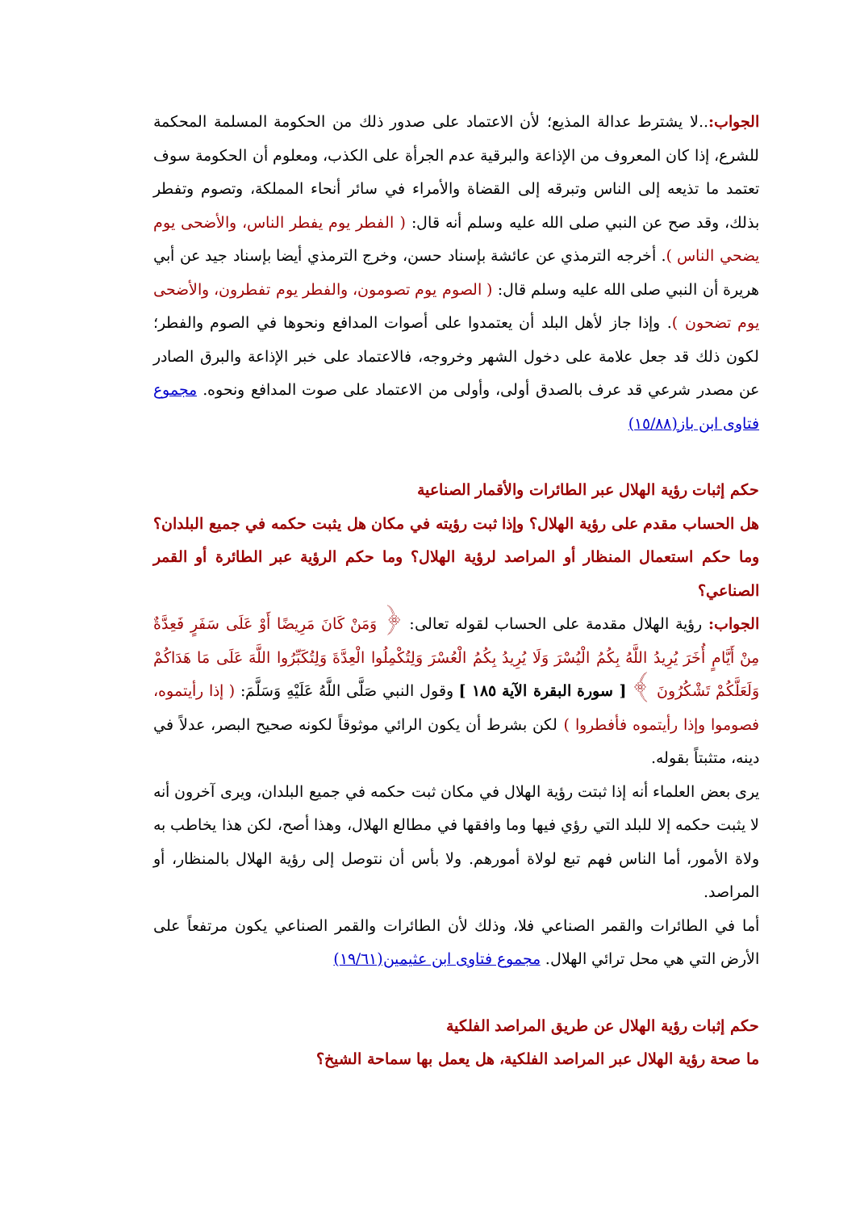الجواب:..لا يشترط عدالة المذيع؛ لأن الاعتماد على صدور ذلك من الحكومة المسلمة المحكمة للشرع، إذا كان المعروف من الإذاعة والبرقية عدم الجرأة على الكذب، ومعلوم أن الحكومة سوف تعتمد ما تذيعه إلى الناس وتبرقه إلى القضاة والأمراء في سائر أنحاء المملكة، وتصوم وتفطر بذلك، وقد صح عن النبي صلى الله عليه وسلم أنه قال: ( الفطر يوم يفطر الناس، والأضحى يوم يضحي الناس ). أخرجه الترمذي عن عائشة بإسناد حسن، وخرج الترمذي أيضا بإسناد جيد عن أبي هريرة أن النبي صلى الله عليه وسلم قال: ( الصوم يوم تصومون، والفطر يوم تفطرون، والأضحى يوم تضحون ). وإذا جاز لأهل البلد أن يعتمدوا على أصوات المدافع ونحوها في الصوم والفطر؛ لكون ذلك قد جعل علامة على دخول الشهر وخروجه، فالاعتماد على خبر الإذاعة والبرق الصادر عن مصدر شرعي قد عرف بالصدق أولى، وأولى من الاعتماد على صوت المدافع ونحوه. مجموع فتاوى ابن باز(١٥/٨٨)
حكم إثبات رؤية الهلال عبر الطائرات والأقمار الصناعية
هل الحساب مقدم على رؤية الهلال؟ وإذا ثبت رؤيته في مكان هل يثبت حكمه في جميع البلدان؟ وما حكم استعمال المنظار أو المراصد لرؤية الهلال؟ وما حكم الرؤية عبر الطائرة أو القمر الصناعي؟
الجواب: رؤية الهلال مقدمة على الحساب لقوله تعالى: ﴿ وَمَنْ كَانَ مَرِيضًا أَوْ عَلَى سَفَرٍ فَعِدَّةٌ مِنْ أَيَّامٍ أُخَرَ يُرِيدُ اللَّهُ بِكُمُ الْيُسْرَ وَلَا يُرِيدُ بِكُمُ الْعُسْرَ وَلِتُكْمِلُوا الْعِدَّةَ وَلِتُكَبِّرُوا اللَّهَ عَلَى مَا هَدَاكُمْ وَلَعَلَّكُمْ تَشْكُرُونَ ﴾ [ سورة البقرة الآية ١٨٥ ] وقول النبي صَلَّى اللَّهُ عَلَيْهِ وَسَلَّمَ: ( إذا رأيتموه، فصوموا وإذا رأيتموه فأفطروا ) لكن بشرط أن يكون الرائي موثوقاً لكونه صحيح البصر، عدلاً في دينه، متثبتاً بقوله.
يرى بعض العلماء أنه إذا ثبتت رؤية الهلال في مكان ثبت حكمه في جميع البلدان، ويرى آخرون أنه لا يثبت حكمه إلا للبلد التي رؤي فيها وما وافقها في مطالع الهلال، وهذا أصح، لكن هذا يخاطب به ولاة الأمور، أما الناس فهم تبع لولاة أمورهم. ولا بأس أن نتوصل إلى رؤية الهلال بالمنظار، أو المراصد.
أما في الطائرات والقمر الصناعي فلا، وذلك لأن الطائرات والقمر الصناعي يكون مرتفعاً على الأرض التي هي محل ترائي الهلال. مجموع فتاوى ابن عثيمين(١٩/٦١)
حكم إثبات رؤية الهلال عن طريق المراصد الفلكية
ما صحة رؤية الهلال عبر المراصد الفلكية، هل يعمل بها سماحة الشيخ؟